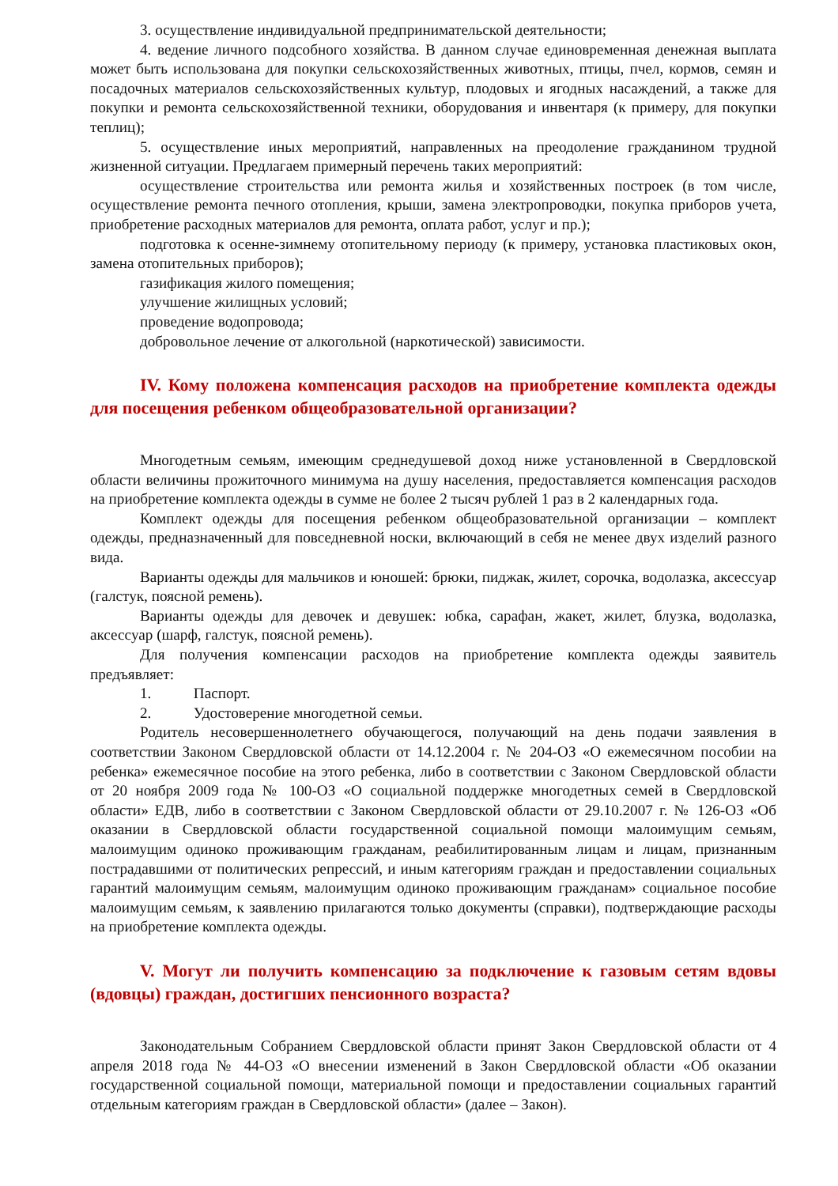3. осуществление индивидуальной предпринимательской деятельности;
4. ведение личного подсобного хозяйства. В данном случае единовременная денежная выплата может быть использована для покупки сельскохозяйственных животных, птицы, пчел, кормов, семян и посадочных материалов сельскохозяйственных культур, плодовых и ягодных насаждений, а также для покупки и ремонта сельскохозяйственной техники, оборудования и инвентаря (к примеру, для покупки теплиц);
5. осуществление иных мероприятий, направленных на преодоление гражданином трудной жизненной ситуации. Предлагаем примерный перечень таких мероприятий:
осуществление строительства или ремонта жилья и хозяйственных построек (в том числе, осуществление ремонта печного отопления, крыши, замена электропроводки, покупка приборов учета, приобретение расходных материалов для ремонта, оплата работ, услуг и пр.);
подготовка к осенне-зимнему отопительному периоду (к примеру, установка пластиковых окон, замена отопительных приборов);
газификация жилого помещения;
улучшение жилищных условий;
проведение водопровода;
добровольное лечение от алкогольной (наркотической) зависимости.
IV. Кому положена компенсация расходов на приобретение комплекта одежды для посещения ребенком общеобразовательной организации?
Многодетным семьям, имеющим среднедушевой доход ниже установленной в Свердловской области величины прожиточного минимума на душу населения, предоставляется компенсация расходов на приобретение комплекта одежды в сумме не более 2 тысяч рублей 1 раз в 2 календарных года.
Комплект одежды для посещения ребенком общеобразовательной организации – комплект одежды, предназначенный для повседневной носки, включающий в себя не менее двух изделий разного вида.
Варианты одежды для мальчиков и юношей: брюки, пиджак, жилет, сорочка, водолазка, аксессуар (галстук, поясной ремень).
Варианты одежды для девочек и девушек: юбка, сарафан, жакет, жилет, блузка, водолазка, аксессуар (шарф, галстук, поясной ремень).
Для получения компенсации расходов на приобретение комплекта одежды заявитель предъявляет:
1. Паспорт.
2. Удостоверение многодетной семьи.
Родитель несовершеннолетнего обучающегося, получающий на день подачи заявления в соответствии Законом Свердловской области от 14.12.2004 г. № 204-ОЗ «О ежемесячном пособии на ребенка» ежемесячное пособие на этого ребенка, либо в соответствии с Законом Свердловской области от 20 ноября 2009 года № 100-ОЗ «О социальной поддержке многодетных семей в Свердловской области» ЕДВ, либо в соответствии с Законом Свердловской области от 29.10.2007 г. № 126-ОЗ «Об оказании в Свердловской области государственной социальной помощи малоимущим семьям, малоимущим одиноко проживающим гражданам, реабилитированным лицам и лицам, признанным пострадавшими от политических репрессий, и иным категориям граждан и предоставлении социальных гарантий малоимущим семьям, малоимущим одиноко проживающим гражданам» социальное пособие малоимущим семьям, к заявлению прилагаются только документы (справки), подтверждающие расходы на приобретение комплекта одежды.
V. Могут ли получить компенсацию за подключение к газовым сетям вдовы (вдовцы) граждан, достигших пенсионного возраста?
Законодательным Собранием Свердловской области принят Закон Свердловской области от 4 апреля 2018 года № 44-ОЗ «О внесении изменений в Закон Свердловской области «Об оказании государственной социальной помощи, материальной помощи и предоставлении социальных гарантий отдельным категориям граждан в Свердловской области» (далее – Закон).